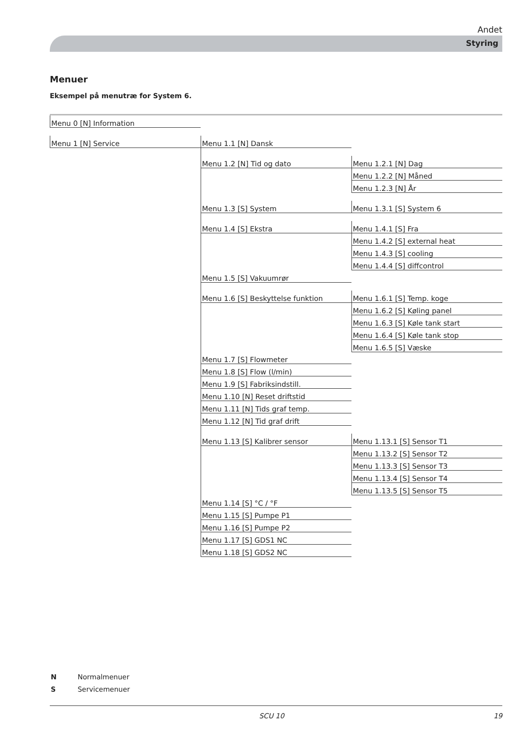Andet
Styring
Menuer
Eksempel på menutræ for System 6.
| Menu 0 [N] Information | | |
| Menu 1 [N] Service | Menu 1.1 [N] Dansk | |
| | Menu 1.2 [N] Tid og dato | Menu 1.2.1 [N] Dag |
| | | Menu 1.2.2 [N] Måned |
| | | Menu 1.2.3 [N] År |
| | Menu 1.3 [S] System | Menu 1.3.1 [S] System 6 |
| | Menu 1.4 [S] Ekstra | Menu 1.4.1 [S] Fra |
| | | Menu 1.4.2 [S] external heat |
| | | Menu 1.4.3 [S] cooling |
| | | Menu 1.4.4 [S] diffcontrol |
| | Menu 1.5 [S] Vakuumrør | |
| | Menu 1.6 [S] Beskyttelse funktion | Menu 1.6.1 [S] Temp. koge |
| | | Menu 1.6.2 [S] Køling panel |
| | | Menu 1.6.3 [S] Køle tank start |
| | | Menu 1.6.4 [S] Køle tank stop |
| | | Menu 1.6.5 [S] Væske |
| | Menu 1.7 [S] Flowmeter | |
| | Menu 1.8 [S] Flow (l/min) | |
| | Menu 1.9 [S] Fabriksindstill. | |
| | Menu 1.10 [N] Reset driftstid | |
| | Menu 1.11 [N] Tids graf temp. | |
| | Menu 1.12 [N] Tid graf drift | |
| | Menu 1.13 [S] Kalibrer sensor | Menu 1.13.1 [S] Sensor T1 |
| | | Menu 1.13.2 [S] Sensor T2 |
| | | Menu 1.13.3 [S] Sensor T3 |
| | | Menu 1.13.4 [S] Sensor T4 |
| | | Menu 1.13.5 [S] Sensor T5 |
| | Menu 1.14 [S] °C / °F | |
| | Menu 1.15 [S] Pumpe P1 | |
| | Menu 1.16 [S] Pumpe P2 | |
| | Menu 1.17 [S] GDS1 NC | |
| | Menu 1.18 [S] GDS2 NC | |
N Normalmenuer
S Servicemenuer
SCU 10 19